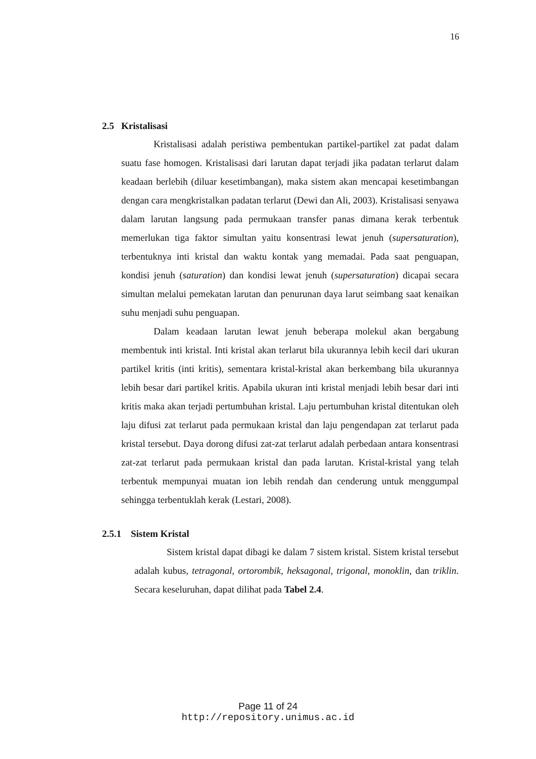16
2.5 Kristalisasi
Kristalisasi adalah peristiwa pembentukan partikel-partikel zat padat dalam suatu fase homogen. Kristalisasi dari larutan dapat terjadi jika padatan terlarut dalam keadaan berlebih (diluar kesetimbangan), maka sistem akan mencapai kesetimbangan dengan cara mengkristalkan padatan terlarut (Dewi dan Ali, 2003). Kristalisasi senyawa dalam larutan langsung pada permukaan transfer panas dimana kerak terbentuk memerlukan tiga faktor simultan yaitu konsentrasi lewat jenuh (supersaturation), terbentuknya inti kristal dan waktu kontak yang memadai. Pada saat penguapan, kondisi jenuh (saturation) dan kondisi lewat jenuh (supersaturation) dicapai secara simultan melalui pemekatan larutan dan penurunan daya larut seimbang saat kenaikan suhu menjadi suhu penguapan.
Dalam keadaan larutan lewat jenuh beberapa molekul akan bergabung membentuk inti kristal. Inti kristal akan terlarut bila ukurannya lebih kecil dari ukuran partikel kritis (inti kritis), sementara kristal-kristal akan berkembang bila ukurannya lebih besar dari partikel kritis. Apabila ukuran inti kristal menjadi lebih besar dari inti kritis maka akan terjadi pertumbuhan kristal. Laju pertumbuhan kristal ditentukan oleh laju difusi zat terlarut pada permukaan kristal dan laju pengendapan zat terlarut pada kristal tersebut. Daya dorong difusi zat-zat terlarut adalah perbedaan antara konsentrasi zat-zat terlarut pada permukaan kristal dan pada larutan. Kristal-kristal yang telah terbentuk mempunyai muatan ion lebih rendah dan cenderung untuk menggumpal sehingga terbentuklah kerak (Lestari, 2008).
2.5.1 Sistem Kristal
Sistem kristal dapat dibagi ke dalam 7 sistem kristal. Sistem kristal tersebut adalah kubus, tetragonal, ortorombik, heksagonal, trigonal, monoklin, dan triklin. Secara keseluruhan, dapat dilihat pada Tabel 2.4.
Page 11 of 24
http://repository.unimus.ac.id